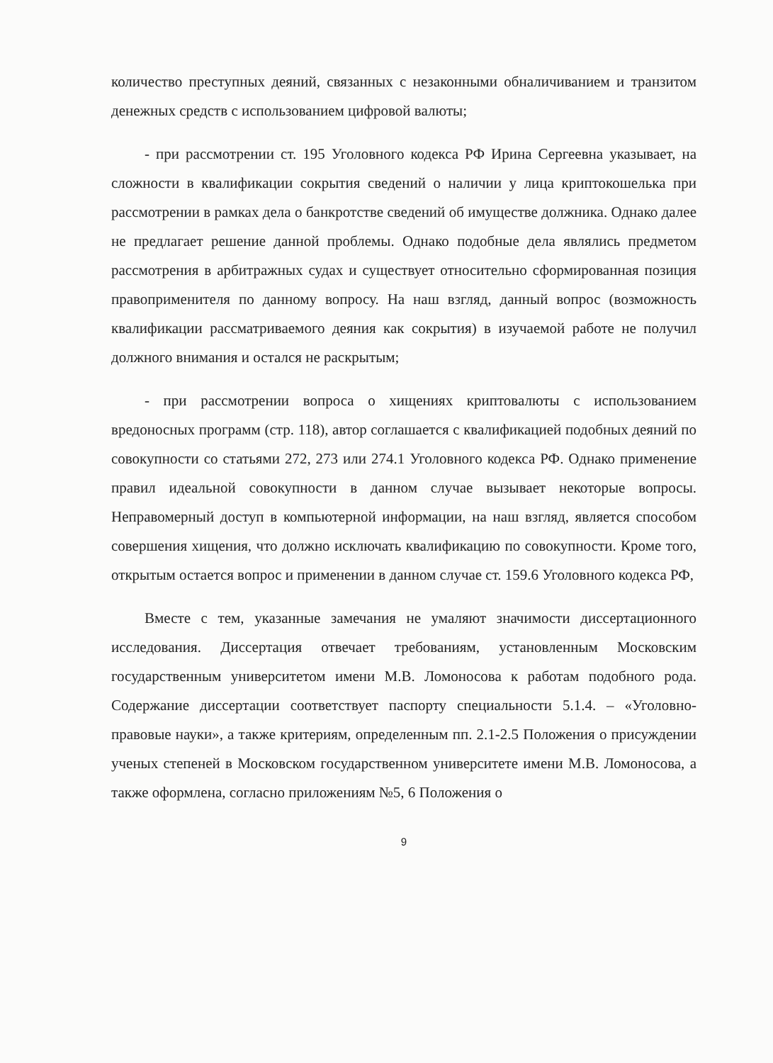количество преступных деяний, связанных с незаконными обналичиванием и транзитом денежных средств с использованием цифровой валюты;
- при рассмотрении ст. 195 Уголовного кодекса РФ Ирина Сергеевна указывает, на сложности в квалификации сокрытия сведений о наличии у лица криптокошелька при рассмотрении в рамках дела о банкротстве сведений об имуществе должника. Однако далее не предлагает решение данной проблемы. Однако подобные дела являлись предметом рассмотрения в арбитражных судах и существует относительно сформированная позиция правоприменителя по данному вопросу. На наш взгляд, данный вопрос (возможность квалификации рассматриваемого деяния как сокрытия) в изучаемой работе не получил должного внимания и остался не раскрытым;
- при рассмотрении вопроса о хищениях криптовалюты с использованием вредоносных программ (стр. 118), автор соглашается с квалификацией подобных деяний по совокупности со статьями 272, 273 или 274.1 Уголовного кодекса РФ. Однако применение правил идеальной совокупности в данном случае вызывает некоторые вопросы. Неправомерный доступ в компьютерной информации, на наш взгляд, является способом совершения хищения, что должно исключать квалификацию по совокупности. Кроме того, открытым остается вопрос и применении в данном случае ст. 159.6 Уголовного кодекса РФ,
Вместе с тем, указанные замечания не умаляют значимости диссертационного исследования. Диссертация отвечает требованиям, установленным Московским государственным университетом имени М.В. Ломоносова к работам подобного рода. Содержание диссертации соответствует паспорту специальности 5.1.4. – «Уголовно-правовые науки», а также критериям, определенным пп. 2.1-2.5 Положения о присуждении ученых степеней в Московском государственном университете имени М.В. Ломоносова, а также оформлена, согласно приложениям №5, 6 Положения о
9